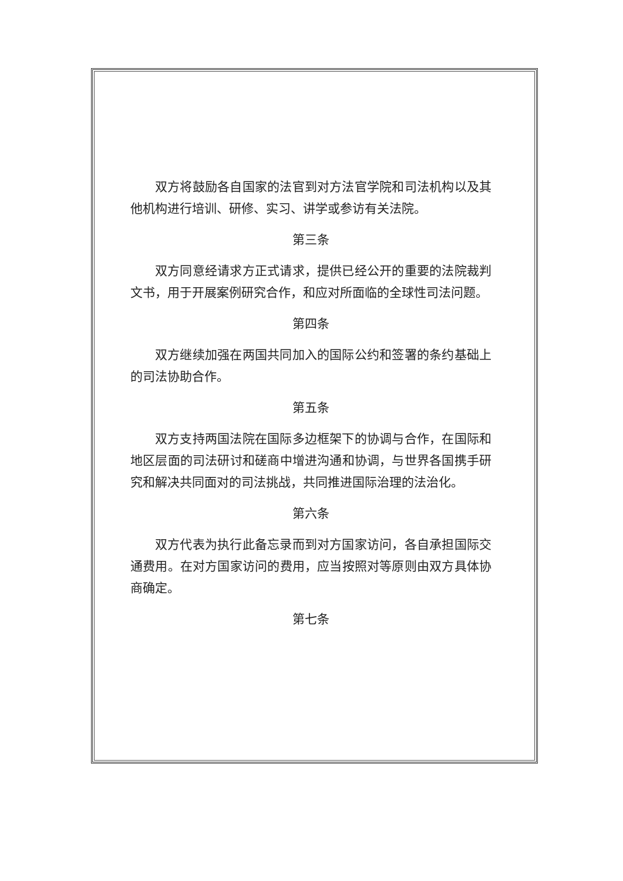双方将鼓励各自国家的法官到对方法官学院和司法机构以及其他机构进行培训、研修、实习、讲学或参访有关法院。
第三条
双方同意经请求方正式请求，提供已经公开的重要的法院裁判文书，用于开展案例研究合作，和应对所面临的全球性司法问题。
第四条
双方继续加强在两国共同加入的国际公约和签署的条约基础上的司法协助合作。
第五条
双方支持两国法院在国际多边框架下的协调与合作，在国际和地区层面的司法研讨和磋商中增进沟通和协调，与世界各国携手研究和解决共同面对的司法挑战，共同推进国际治理的法治化。
第六条
双方代表为执行此备忘录而到对方国家访问，各自承担国际交通费用。在对方国家访问的费用，应当按照对等原则由双方具体协商确定。
第七条